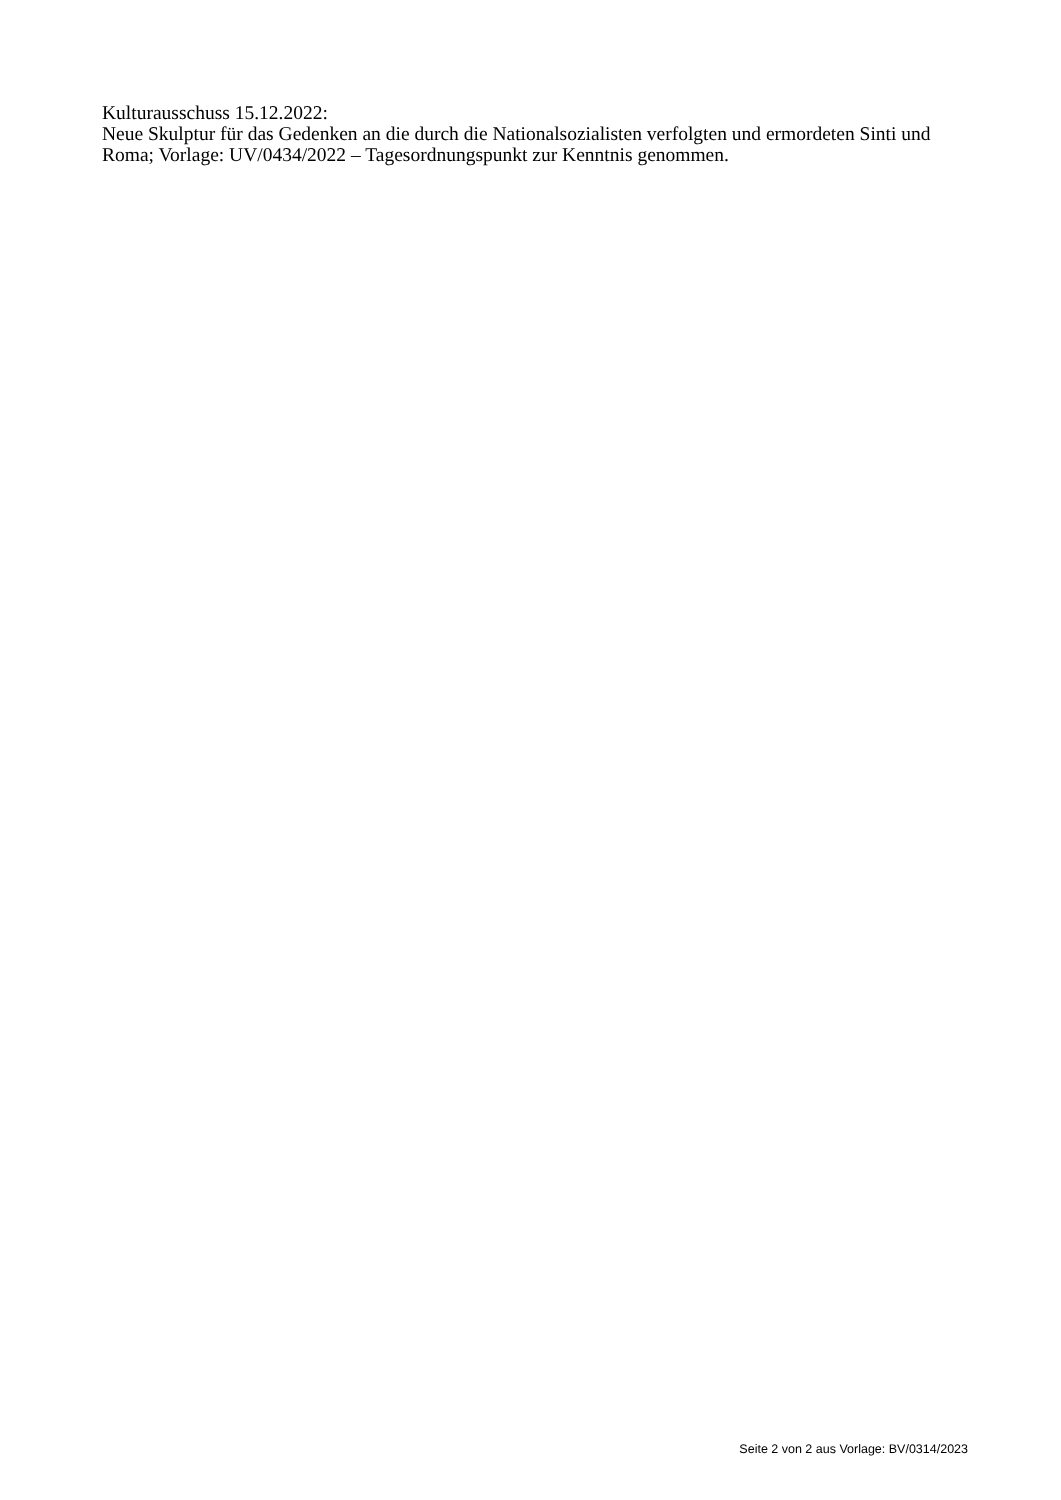Kulturausschuss 15.12.2022:
Neue Skulptur für das Gedenken an die durch die Nationalsozialisten verfolgten und ermordeten Sinti und Roma; Vorlage: UV/0434/2022 – Tagesordnungspunkt zur Kenntnis genommen.
Seite 2 von 2 aus Vorlage: BV/0314/2023